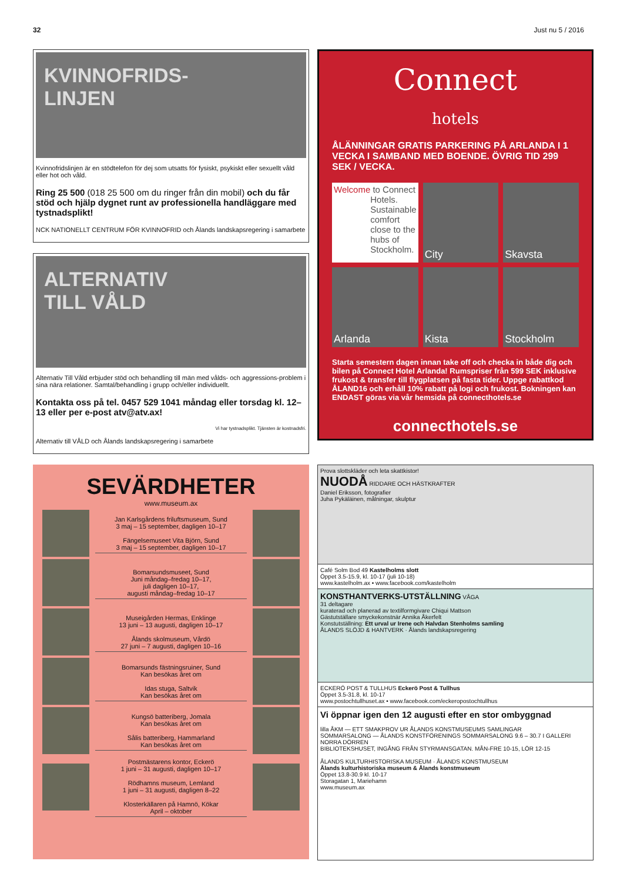32 Just nu 5 / 2016
KVINNOFRIDS-
LINJEN
Kvinnofridslinjen är en stödtelefon för dej som utsatts för fysiskt, psykiskt eller sexuellt våld eller hot och våld.
Ring 25 500 (018 25 500 om du ringer från din mobil) och du får stöd och hjälp dygnet runt av professionella handläggare med tystnadsplikt!
NCK NATIONELLT CENTRUM FÖR KVINNOFRID och Ålands landskapsregering i samarbete
Connect
hotels
ÅLÄNNINGAR GRATIS PARKERING PÅ ARLANDA I 1 VECKA I SAMBAND MED BOENDE. ÖVRIG TID 299 SEK / VECKA.
Welcome to Connect Hotels. Sustainable comfort close to the hubs of Stockholm.
City
Skavsta
Arlanda
Kista
Stockholm
Starta semestern dagen innan take off och checka in både dig och bilen på Connect Hotel Arlanda! Rumspriser från 599 SEK inklusive frukost & transfer till flygplatsen på fasta tider. Uppge rabattkod ÅLAND16 och erhåll 10% rabatt på logi och frukost. Bokningen kan ENDAST göras via vår hemsida på connecthotels.se
connecthotels.se
ALTERNATIV
TILL VÅLD
Alternativ Till Våld erbjuder stöd och behandling till män med vålds- och aggressions-problem i sina nära relationer. Samtal/behandling i grupp och/eller individuellt.
Kontakta oss på tel. 0457 529 1041 måndag eller torsdag kl. 12–13 eller per e-post atv@atv.ax!
Vi har tystnadsplikt. Tjänsten är kostnadsfri.
Alternativ till VÅLD och Ålands landskapsregering i samarbete
SEVÄRDHETER
www.museum.ax
Jan Karlsgårdens friluftsmuseum, Sund
3 maj – 15 september, dagligen 10–17
Fängelsemuseet Vita Björn, Sund
3 maj – 15 september, dagligen 10–17
Bomarsundsmuseet, Sund
Juni måndag–fredag 10–17,
juli dagligen 10–17,
augusti måndag–fredag 10–17
Museigården Hermas, Enklinge
13 juni – 13 augusti, dagligen 10–17
Ålands skolmuseum, Vårdö
27 juni – 7 augusti, dagligen 10–16
Bomarsunds fästningsruiner, Sund
Kan besökas året om
Idas stuga, Saltvik
Kan besökas året om
Kungsö batteriberg, Jomala
Kan besökas året om
Sålis batteriberg, Hammarland
Kan besökas året om
Postmästarens kontor, Eckerö
1 juni – 31 augusti, dagligen 10–17
Rödhamns museum, Lemland
1 juni – 31 augusti, dagligen 8–22
Klosterkällaren på Hamnö, Kökar
April – oktober
Prova slottskläder och leta skattkistor!
NUODÅ RIDDARE OCH HÄSTKRAFTER
Daniel Eriksson, fotografier
Juha Pykäläinen, målningar, skulptur
Café Solm Bod 49 Kastelholms slott
Öppet 3.5-15.9, kl. 10-17 (juli 10-18)
www.kastelholm.ax • www.facebook.com/kastelholm
KONSTHANTVERKS-UTSTÄLLNING VÅGA
31 deltagare
kuraterad och planerad av textilformgivare Chiqui Mattson
Gästutställare smyckekonstnär Annika Åkerfelt
Konstutställning: Ett urval ur Irene och Halvdan Stenholms samling
ÅLANDS SLÖJD & HANTVERK · Ålands landskapsregering
ECKERÖ POST & TULLHUS Eckerö Post & Tullhus
Öppet 3.5-31.8, kl. 10-17
www.postochtullhuset.ax • www.facebook.com/eckeropostochtullhus
Vi öppnar igen den 12 augusti efter en stor ombyggnad
lilla ÅKM — ETT SMAKPROV UR ÅLANDS KONSTMUSEUMS SAMLINGAR
SOMMARSALONG — ÅLANDS KONSTFÖRENINGS SOMMARSALONG 9.6 – 30.7 I GALLERI NORRA DÖRREN
BIBLIOTEKSHUSET, INGÅNG FRÅN STYRMANSGATAN. MÅN-FRE 10-15, LÖR 12-15
ÅLANDS KULTURHISTORISKA MUSEUM · ÅLANDS KONSTMUSEUM
Ålands kulturhistoriska museum & Ålands konstmuseum
Öppet 13.8-30.9 kl. 10-17
Storagatan 1, Mariehamn
www.museum.ax